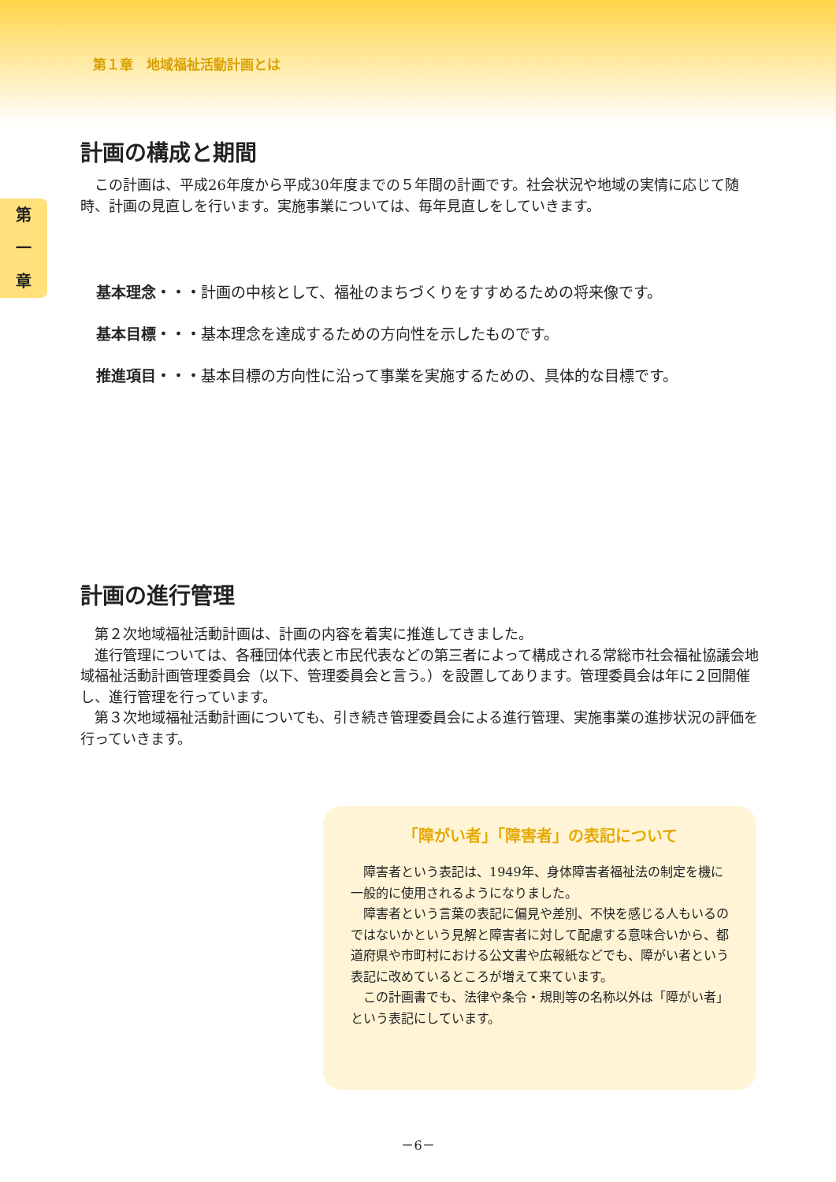第１章　地域福祉活動計画とは
第
一
章
計画の構成と期間
　この計画は、平成26年度から平成30年度までの５年間の計画です。社会状況や地域の実情に応じて随時、計画の見直しを行います。実施事業については、毎年見直しをしていきます。
基本理念・・・計画の中核として、福祉のまちづくりをすすめるための将来像です。
基本目標・・・基本理念を達成するための方向性を示したものです。
推進項目・・・基本目標の方向性に沿って事業を実施するための、具体的な目標です。
計画の進行管理
　第２次地域福祉活動計画は、計画の内容を着実に推進してきました。
　進行管理については、各種団体代表と市民代表などの第三者によって構成される常総市社会福祉協議会地域福祉活動計画管理委員会（以下、管理委員会と言う。）を設置してあります。管理委員会は年に２回開催し、進行管理を行っています。
　第３次地域福祉活動計画についても、引き続き管理委員会による進行管理、実施事業の進捗状況の評価を行っていきます。
「障がい者」「障害者」の表記について
　障害者という表記は、1949年、身体障害者福祉法の制定を機に一般的に使用されるようになりました。
　障害者という言葉の表記に偏見や差別、不快を感じる人もいるのではないかという見解と障害者に対して配慮する意味合いから、都道府県や市町村における公文書や広報紙などでも、障がい者という表記に改めているところが増えて来ています。
　この計画書でも、法律や条令・規則等の名称以外は「障がい者」という表記にしています。
－6－